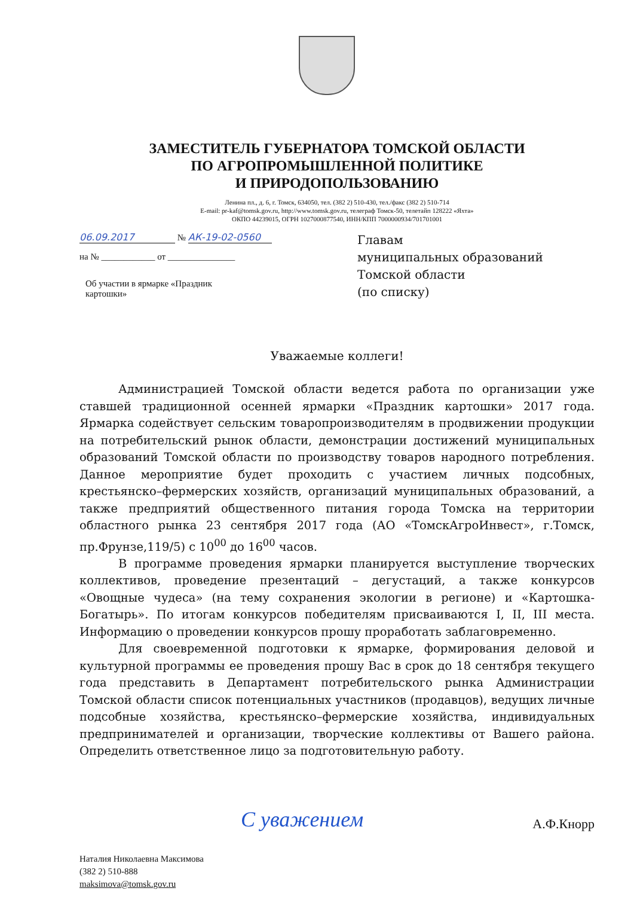ЗАМЕСТИТЕЛЬ ГУБЕРНАТОРА ТОМСКОЙ ОБЛАСТИ
ПО АГРОПРОМЫШЛЕННОЙ ПОЛИТИКЕ
И ПРИРОДОПОЛЬЗОВАНИЮ
Ленина пл., д. 6, г. Томск, 634050, тел. (382 2) 510-430, тел./факс (382 2) 510-714
E-mail: pr-kaf@tomsk.gov.ru, http://www.tomsk.gov.ru, телеграф Томск-50, телетайп 128222 «Яхта»
ОКПО 44239015, ОГРН 1027000877540, ИНН/КПП 7000000934/701701001
06.09.2017 № АК-19-02-0560
на № ____________ от _______________
Об участии в ярмарке «Праздник картошки»
Главам
муниципальных образований
Томской области
(по списку)
Уважаемые коллеги!
Администрацией Томской области ведется работа по организации уже ставшей традиционной осенней ярмарки «Праздник картошки» 2017 года. Ярмарка содействует сельским товаропроизводителям в продвижении продукции на потребительский рынок области, демонстрации достижений муниципальных образований Томской области по производству товаров народного потребления. Данное мероприятие будет проходить с участием личных подсобных, крестьянско–фермерских хозяйств, организаций муниципальных образований, а также предприятий общественного питания города Томска на территории областного рынка 23 сентября 2017 года (АО «ТомскАгроИнвест», г.Томск, пр.Фрунзе,119/5) с 10<sup>00</sup> до 16<sup>00</sup> часов.
В программе проведения ярмарки планируется выступление творческих коллективов, проведение презентаций – дегустаций, а также конкурсов «Овощные чудеса» (на тему сохранения экологии в регионе) и «Картошка-Богатырь». По итогам конкурсов победителям присваиваются I, II, III места. Информацию о проведении конкурсов прошу проработать заблаговременно.
Для своевременной подготовки к ярмарке, формирования деловой и культурной программы ее проведения прошу Вас в срок до 18 сентября текущего года представить в Департамент потребительского рынка Администрации Томской области список потенциальных участников (продавцов), ведущих личные подсобные хозяйства, крестьянско–фермерские хозяйства, индивидуальных предпринимателей и организации, творческие коллективы от Вашего района. Определить ответственное лицо за подготовительную работу.
С уважением А.Ф.Кнорр
Наталия Николаевна Максимова
(382 2) 510-888
maksimova@tomsk.gov.ru